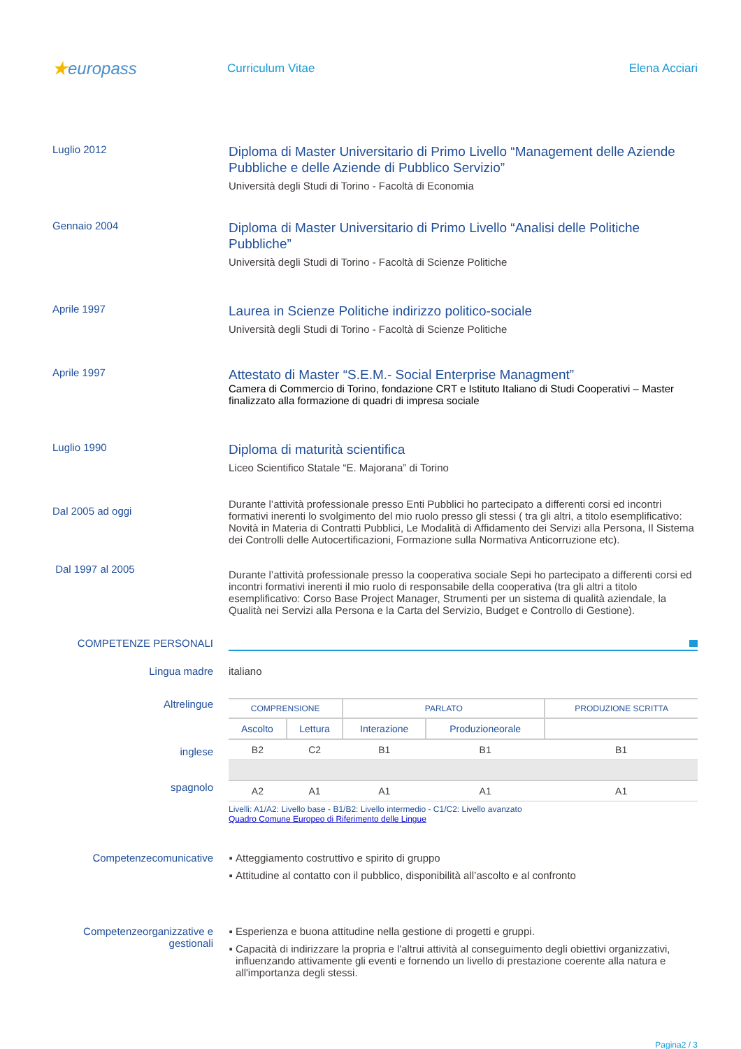★europass
Curriculum Vitae Elena Acciari
Luglio 2012
Diploma di Master Universitario di Primo Livello “Management delle Aziende Pubbliche e delle Aziende di Pubblico Servizio”
Università degli Studi di Torino - Facoltà di Economia
Gennaio 2004
Diploma di Master Universitario di Primo Livello “Analisi delle Politiche Pubbliche”
Università degli Studi di Torino - Facoltà di Scienze Politiche
Aprile 1997
Laurea in Scienze Politiche indirizzo politico-sociale
Università degli Studi di Torino - Facoltà di Scienze Politiche
Aprile 1997
Attestato di Master “S.E.M.- Social Enterprise Managment”
Camera di Commercio di Torino, fondazione CRT e Istituto Italiano di Studi Cooperativi – Master finalizzato alla formazione di quadri di impresa sociale
Luglio 1990
Diploma di maturità scientifica
Liceo Scientifico Statale “E. Majorana” di Torino
Dal 2005 ad oggi
Durante l’attività professionale presso Enti Pubblici ho partecipato a differenti corsi ed incontri formativi inerenti lo svolgimento del mio ruolo presso gli stessi ( tra gli altri, a titolo esemplificativo: Novità in Materia di Contratti Pubblici, Le Modalità di Affidamento dei Servizi alla Persona, Il Sistema dei Controlli delle Autocertificazioni, Formazione sulla Normativa Anticorruzione etc).
Dal 1997 al 2005
Durante l’attività professionale presso la cooperativa sociale Sepi ho partecipato a differenti corsi ed incontri formativi inerenti il mio ruolo di responsabile della cooperativa (tra gli altri a titolo esemplificativo: Corso Base Project Manager, Strumenti per un sistema di qualità aziendale, la Qualità nei Servizi alla Persona e la Carta del Servizio, Budget e Controllo di Gestione).
COMPETENZE PERSONALI
Lingua madre italiano
Altrelingue
inglese
spagnolo
| COMPRENSIONE | | PARLATO | | PRODUZIONE SCRITTA |
| --- | --- | --- | --- | --- |
| Ascolto | Lettura | Interazione | Produzioneorale | |
| B2 | C2 | B1 | B1 | B1 |
| A2 | A1 | A1 | A1 | A1 |
Livelli: A1/A2: Livello base - B1/B2: Livello intermedio - C1/C2: Livello avanzato
Quadro Comune Europeo di Riferimento delle Lingue
Competenzecomunicative Atteggiamento costruttivo e spirito di gruppo
Attitudine al contatto con il pubblico, disponibilità all’ascolto e al confronto
Competenzeorganizzative e gestionali
Esperienza e buona attitudine nella gestione di progetti e gruppi.
Capacità di indirizzare la propria e l'altrui attività al conseguimento degli obiettivi organizzativi, influenzando attivamente gli eventi e fornendo un livello di prestazione coerente alla natura e all'importanza degli stessi.
Pagina2 / 3